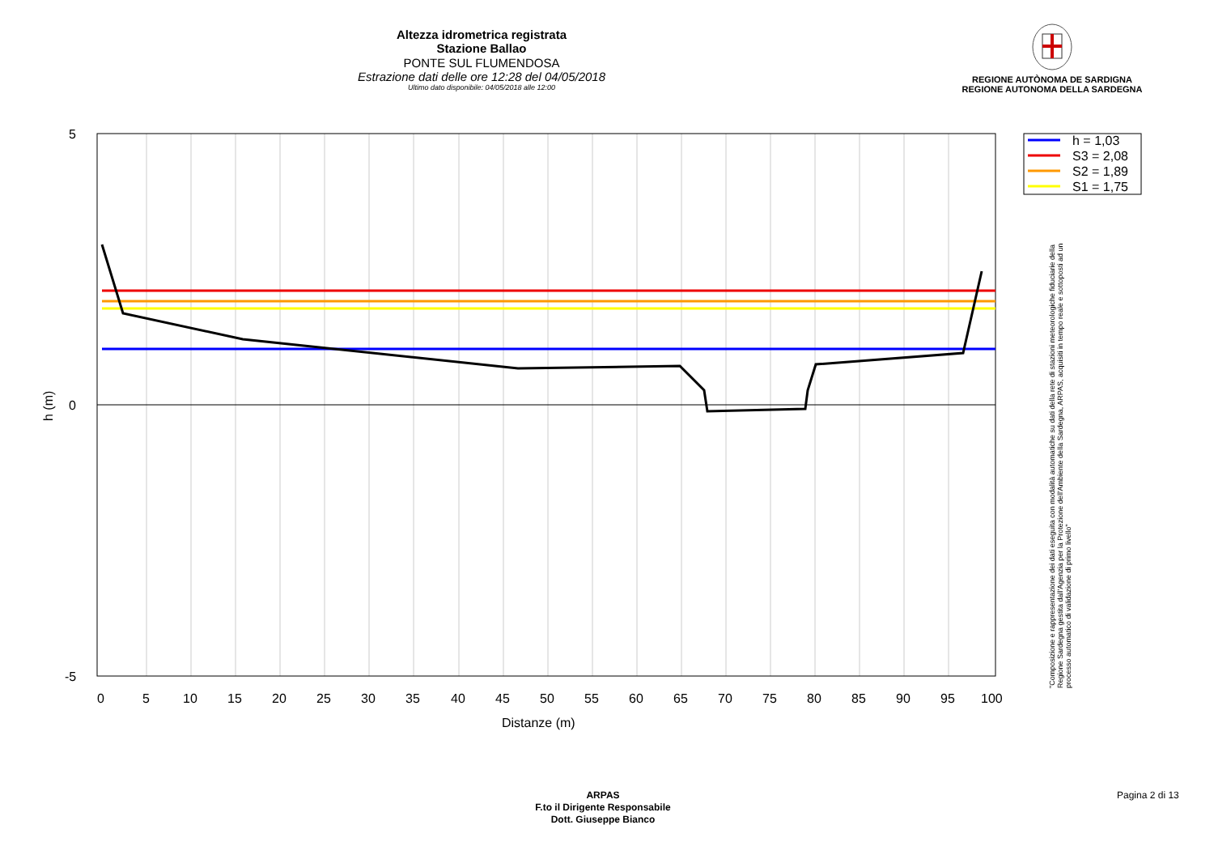Altezza idrometrica registrata
Stazione Ballao
PONTE SUL FLUMENDOSA
Estrazione dati delle ore 12:28 del 04/05/2018
Ultimo dato disponibile: 04/05/2018 alle 12:00
REGIONE AUTÒNOMA DE SARDIGNA
REGIONE AUTONOMA DELLA SARDEGNA
5
0
-5
0
5
10
15
20
25
30
35
40
45
50
55
60
65
70
75
80
85
90
95
100
Distanze (m)
h (m)
h = 1,03
S3 = 2,08
S2 = 1,89
S1 = 1,75
"Composizione e rappresentazione dei dati eseguita con modalità automatiche su dati della rete di stazioni meteorologiche fiduciarie della Regione Sardegna gestita dall'Agenzia per la Protezione dell'Ambiente della Sardegna, ARPAS, acquisiti in tempo reale e sottoposti ad un processo automatico di validazione di primo livello"
ARPAS
F.to il Dirigente Responsabile
Dott. Giuseppe Bianco
Pagina 2 di 13